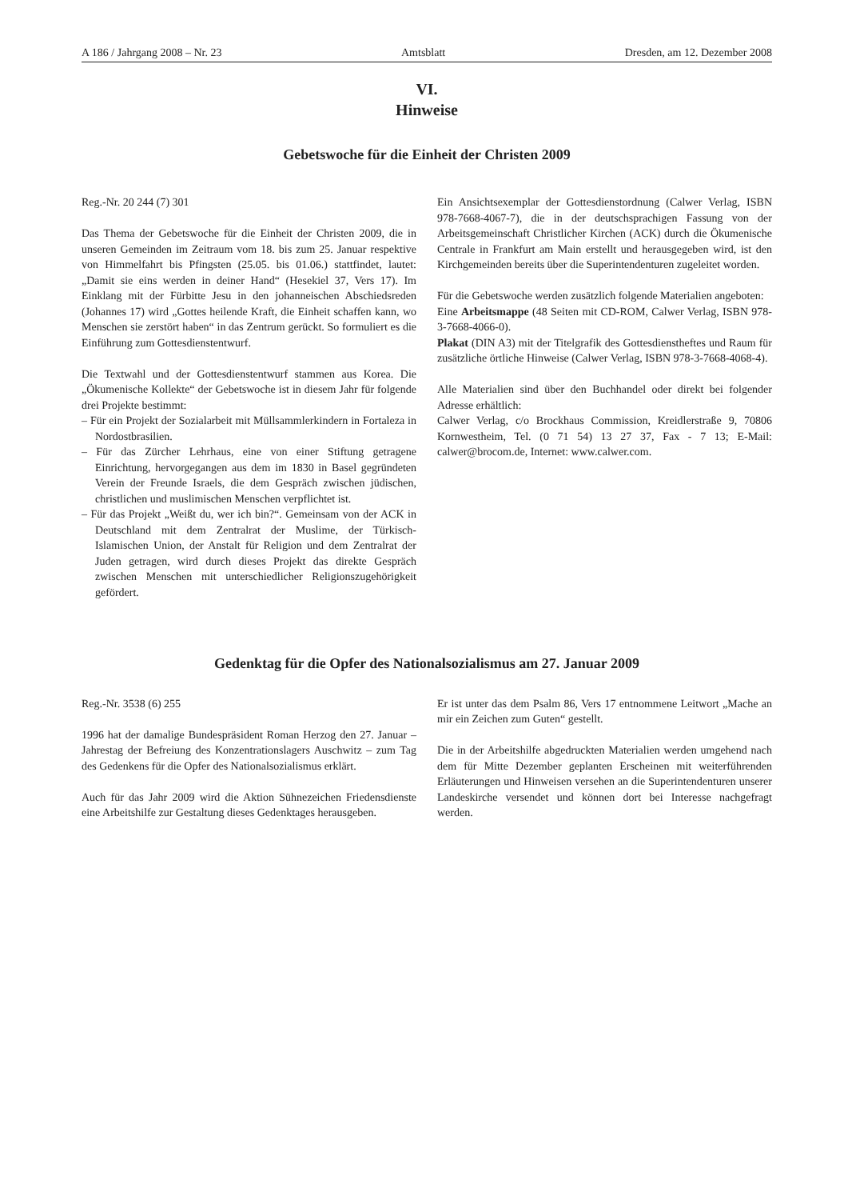A 186 / Jahrgang 2008 – Nr. 23 Amtsblatt Dresden, am 12. Dezember 2008
VI.
Hinweise
Gebetswoche für die Einheit der Christen 2009
Reg.-Nr. 20 244 (7) 301
Das Thema der Gebetswoche für die Einheit der Christen 2009, die in unseren Gemeinden im Zeitraum vom 18. bis zum 25. Januar respektive von Himmelfahrt bis Pfingsten (25.05. bis 01.06.) stattfindet, lautet: „Damit sie eins werden in deiner Hand“ (Hesekiel 37, Vers 17). Im Einklang mit der Fürbitte Jesu in den johanneischen Abschiedsreden (Johannes 17) wird „Gottes heilende Kraft, die Einheit schaffen kann, wo Menschen sie zerstört haben“ in das Zentrum gerückt. So formuliert es die Einführung zum Gottesdienstentwurf.
Die Textwahl und der Gottesdienstentwurf stammen aus Korea. Die „Ökumenische Kollekte“ der Gebetswoche ist in diesem Jahr für folgende drei Projekte bestimmt:
– Für ein Projekt der Sozialarbeit mit Müllsammlerkindern in Fortaleza in Nordostbrasilien.
– Für das Zürcher Lehrhaus, eine von einer Stiftung getragene Einrichtung, hervorgegangen aus dem im 1830 in Basel gegründeten Verein der Freunde Israels, die dem Gespräch zwischen jüdischen, christlichen und muslimischen Menschen verpflichtet ist.
– Für das Projekt „Weißt du, wer ich bin?“. Gemeinsam von der ACK in Deutschland mit dem Zentralrat der Muslime, der Türkisch-Islamischen Union, der Anstalt für Religion und dem Zentralrat der Juden getragen, wird durch dieses Projekt das direkte Gespräch zwischen Menschen mit unterschiedlicher Religionszugehörigkeit gefördert.
Ein Ansichtsexemplar der Gottesdienstordnung (Calwer Verlag, ISBN 978-7668-4067-7), die in der deutschsprachigen Fassung von der Arbeitsgemeinschaft Christlicher Kirchen (ACK) durch die Ökumenische Centrale in Frankfurt am Main erstellt und herausgegeben wird, ist den Kirchgemeinden bereits über die Superintendenturen zugeleitet worden.
Für die Gebetswoche werden zusätzlich folgende Materialien angeboten:
Eine Arbeitsmappe (48 Seiten mit CD-ROM, Calwer Verlag, ISBN 978-3-7668-4066-0).
Plakat (DIN A3) mit der Titelgrafik des Gottesdienstheftes und Raum für zusätzliche örtliche Hinweise (Calwer Verlag, ISBN 978-3-7668-4068-4).
Alle Materialien sind über den Buchhandel oder direkt bei folgender Adresse erhältlich:
Calwer Verlag, c/o Brockhaus Commission, Kreidlerstraße 9, 70806 Kornwestheim, Tel. (0 71 54) 13 27 37, Fax - 7 13; E-Mail: calwer@brocom.de, Internet: www.calwer.com.
Gedenktag für die Opfer des Nationalsozialismus am 27. Januar 2009
Reg.-Nr. 3538 (6) 255
1996 hat der damalige Bundespräsident Roman Herzog den 27. Januar – Jahrestag der Befreiung des Konzentrationslagers Auschwitz – zum Tag des Gedenkens für die Opfer des Nationalsozialismus erklärt.
Auch für das Jahr 2009 wird die Aktion Sühnezeichen Friedensdienste eine Arbeitshilfe zur Gestaltung dieses Gedenktages herausgeben.
Er ist unter das dem Psalm 86, Vers 17 entnommene Leitwort „Mache an mir ein Zeichen zum Guten“ gestellt.
Die in der Arbeitshilfe abgedruckten Materialien werden umgehend nach dem für Mitte Dezember geplanten Erscheinen mit weiterführenden Erläuterungen und Hinweisen versehen an die Superintendenturen unserer Landeskirche versendet und können dort bei Interesse nachgefragt werden.